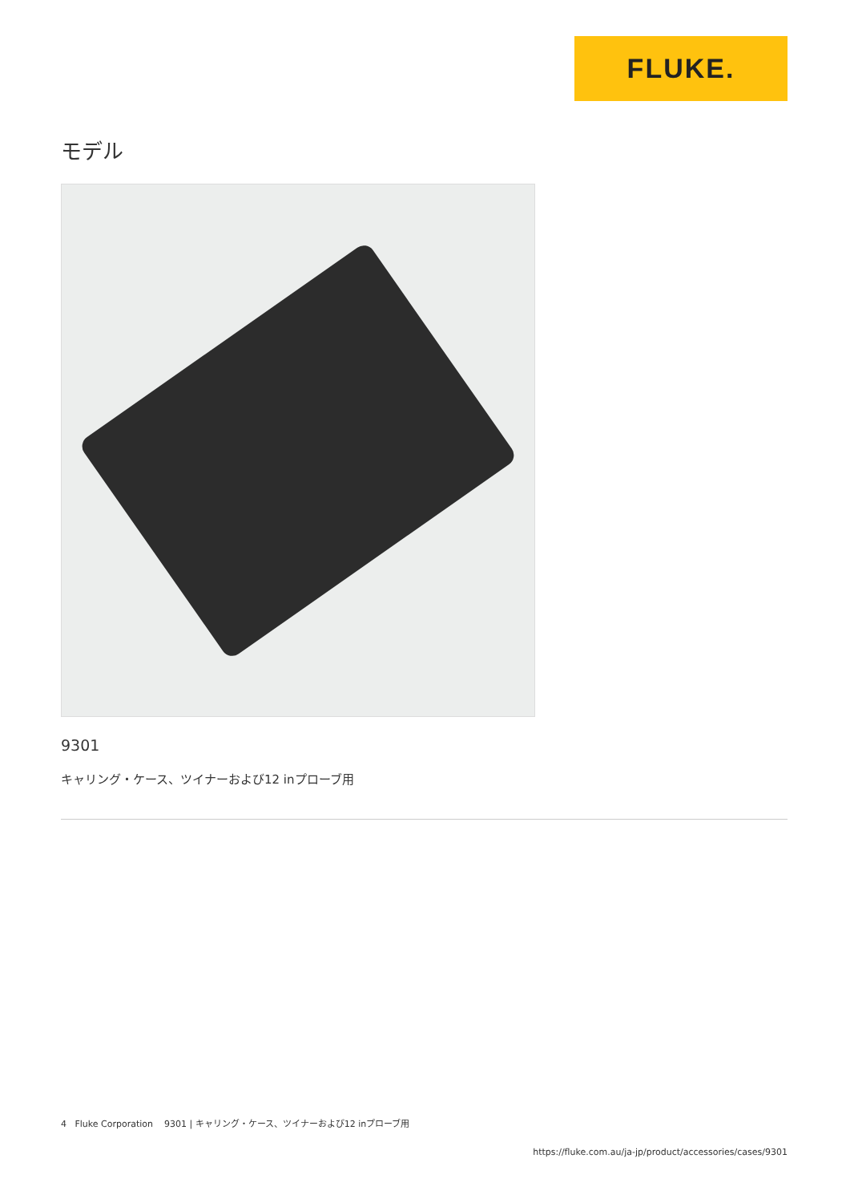FLUKE.
モデル
9301
キャリング・ケース、ツイナーおよび12 inプローブ用
4 Fluke Corporation 9301 | キャリング・ケース、ツイナーおよび12 inプローブ用
https://fluke.com.au/ja-jp/product/accessories/cases/9301